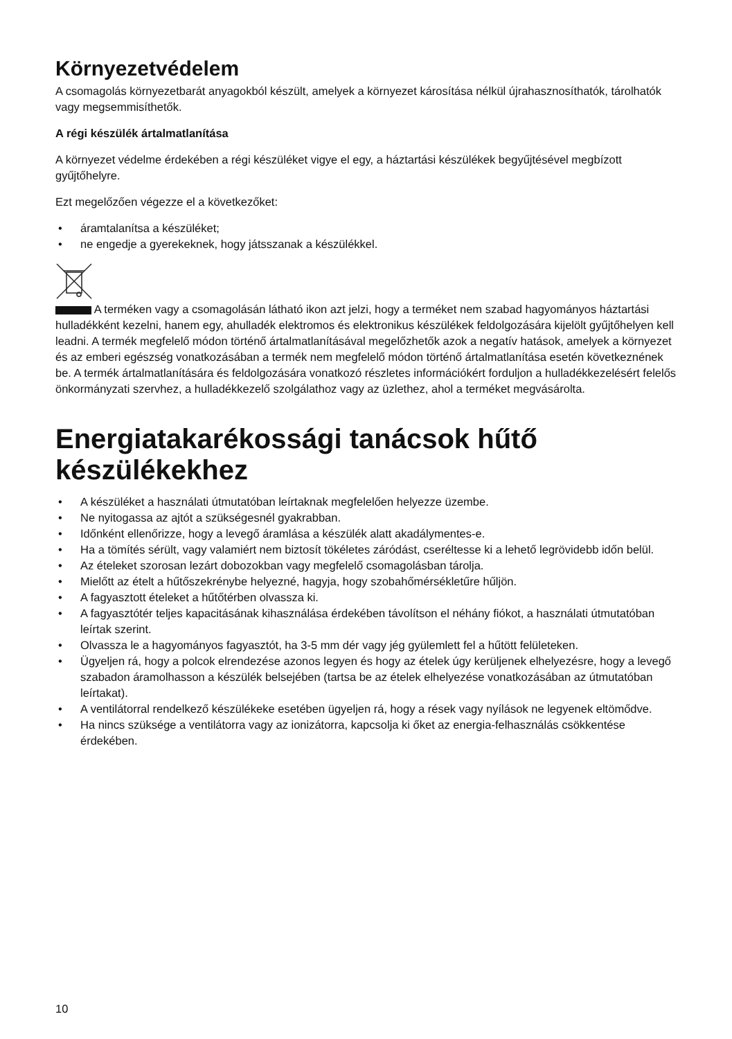Környezetvédelem
A csomagolás környezetbarát anyagokból készült, amelyek a környezet károsítása nélkül újrahasznosíthatók, tárolhatók vagy megsemmisíthetők.
A régi készülék ártalmatlanítása
A környezet védelme érdekében a régi készüléket vigye el egy, a háztartási készülékek begyűjtésével megbízott gyűjtőhelyre.
Ezt megelőzően végezze el a következőket:
• áramtalanítsa a készüléket;
• ne engedje a gyerekeknek, hogy játsszanak a készülékkel.
A terméken vagy a csomagolásán látható ikon azt jelzi, hogy a terméket nem szabad hagyományos háztartási hulladékként kezelni, hanem egy, ahulladék elektromos és elektronikus készülékek feldolgozására kijelölt gyűjtőhelyen kell leadni. A termék megfelelő módon történő ártalmatlanításával megelőzhetők azok a negatív hatások, amelyek a környezet és az emberi egészség vonatkozásában a termék nem megfelelő módon történő ártalmatlanítása esetén következnének be. A termék ártalmatlanítására és feldolgozására vonatkozó részletes információkért forduljon a hulladékkezelésért felelős önkormányzati szervhez, a hulladékkezelő szolgálathoz vagy az üzlethez, ahol a terméket megvásárolta.
Energiatakarékossági tanácsok hűtő készülékekhez
• A készüléket a használati útmutatóban leírtaknak megfelelően helyezze üzembe.
• Ne nyitogassa az ajtót a szükségesnél gyakrabban.
• Időnként ellenőrizze, hogy a levegő áramlása a készülék alatt akadálymentes-e.
• Ha a tömítés sérült, vagy valamiért nem biztosít tökéletes záródást, cseréltesse ki a lehető legrövidebb időn belül.
• Az ételeket szorosan lezárt dobozokban vagy megfelelő csomagolásban tárolja.
• Mielőtt az ételt a hűtőszekrénybe helyezné, hagyja, hogy szobahőmérsékletűre hűljön.
• A fagyasztott ételeket a hűtőtérben olvassza ki.
• A fagyasztótér teljes kapacitásának kihasználása érdekében távolítson el néhány fiókot, a használati útmutatóban leírtak szerint.
• Olvassza le a hagyományos fagyasztót, ha 3-5 mm dér vagy jég gyülemlett fel a hűtött felületeken.
• Ügyeljen rá, hogy a polcok elrendezése azonos legyen és hogy az ételek úgy kerüljenek elhelyezésre, hogy a levegő szabadon áramolhasson a készülék belsejében (tartsa be az ételek elhelyezése vonatkozásában az útmutatóban leírtakat).
• A ventilátorral rendelkező készülékeke esetében ügyeljen rá, hogy a rések vagy nyílások ne legyenek eltömődve.
• Ha nincs szüksége a ventilátorra vagy az ionizátorra, kapcsolja ki őket az energia-felhasználás csökkentése érdekében.
10